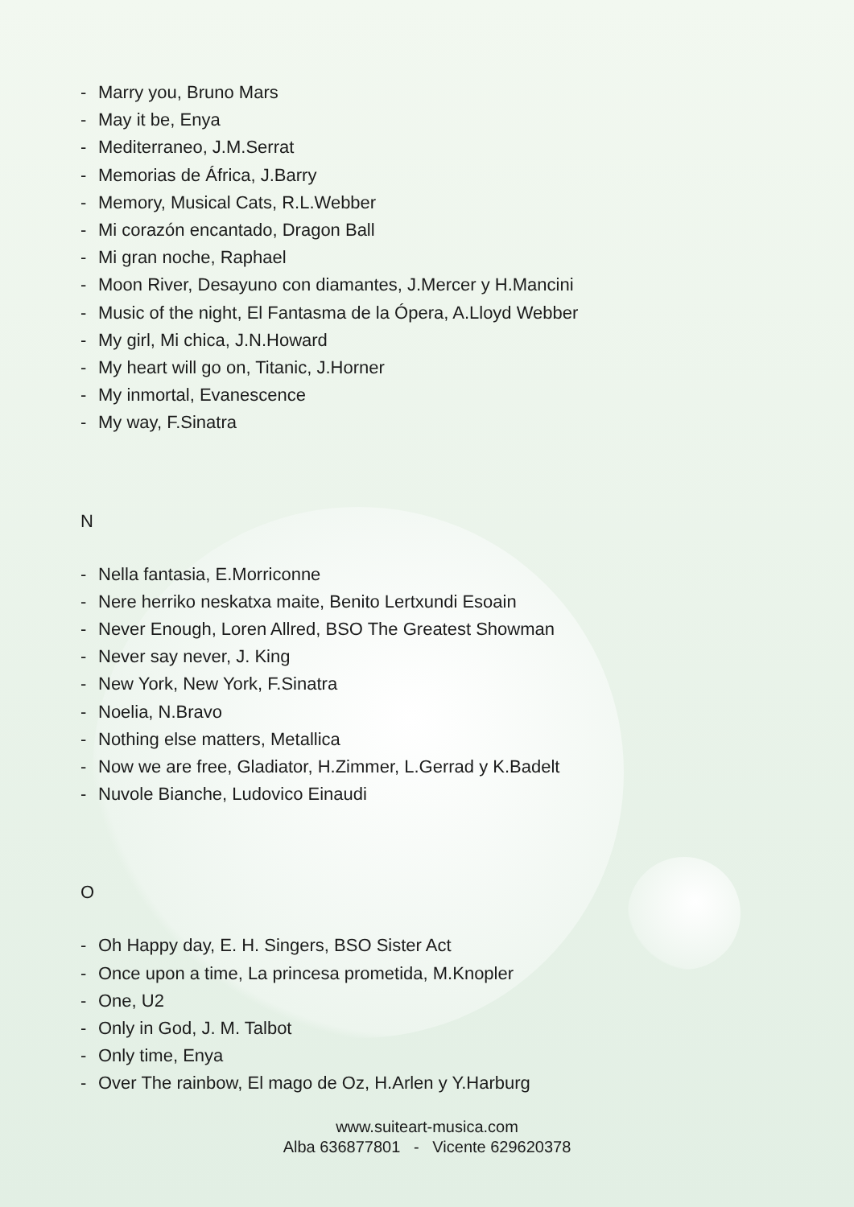- Marry you, Bruno Mars
- May it be, Enya
- Mediterraneo, J.M.Serrat
- Memorias de África, J.Barry
- Memory, Musical Cats, R.L.Webber
- Mi corazón encantado, Dragon Ball
- Mi gran noche, Raphael
- Moon River, Desayuno con diamantes, J.Mercer y H.Mancini
- Music of the night, El Fantasma de la Ópera, A.Lloyd Webber
- My girl, Mi chica, J.N.Howard
- My heart will go on, Titanic, J.Horner
- My inmortal, Evanescence
- My way, F.Sinatra
N
- Nella fantasia, E.Morriconne
- Nere herriko neskatxa maite, Benito Lertxundi Esoain
- Never Enough, Loren Allred, BSO The Greatest Showman
- Never say never, J. King
- New York, New York, F.Sinatra
- Noelia, N.Bravo
- Nothing else matters, Metallica
- Now we are free, Gladiator, H.Zimmer, L.Gerrad y K.Badelt
- Nuvole Bianche, Ludovico Einaudi
O
- Oh Happy day, E. H. Singers, BSO Sister Act
- Once upon a time, La princesa prometida, M.Knopler
- One, U2
- Only in God, J. M. Talbot
- Only time, Enya
- Over The rainbow, El mago de Oz, H.Arlen y Y.Harburg
www.suiteart-musica.com
Alba 636877801 - Vicente 629620378